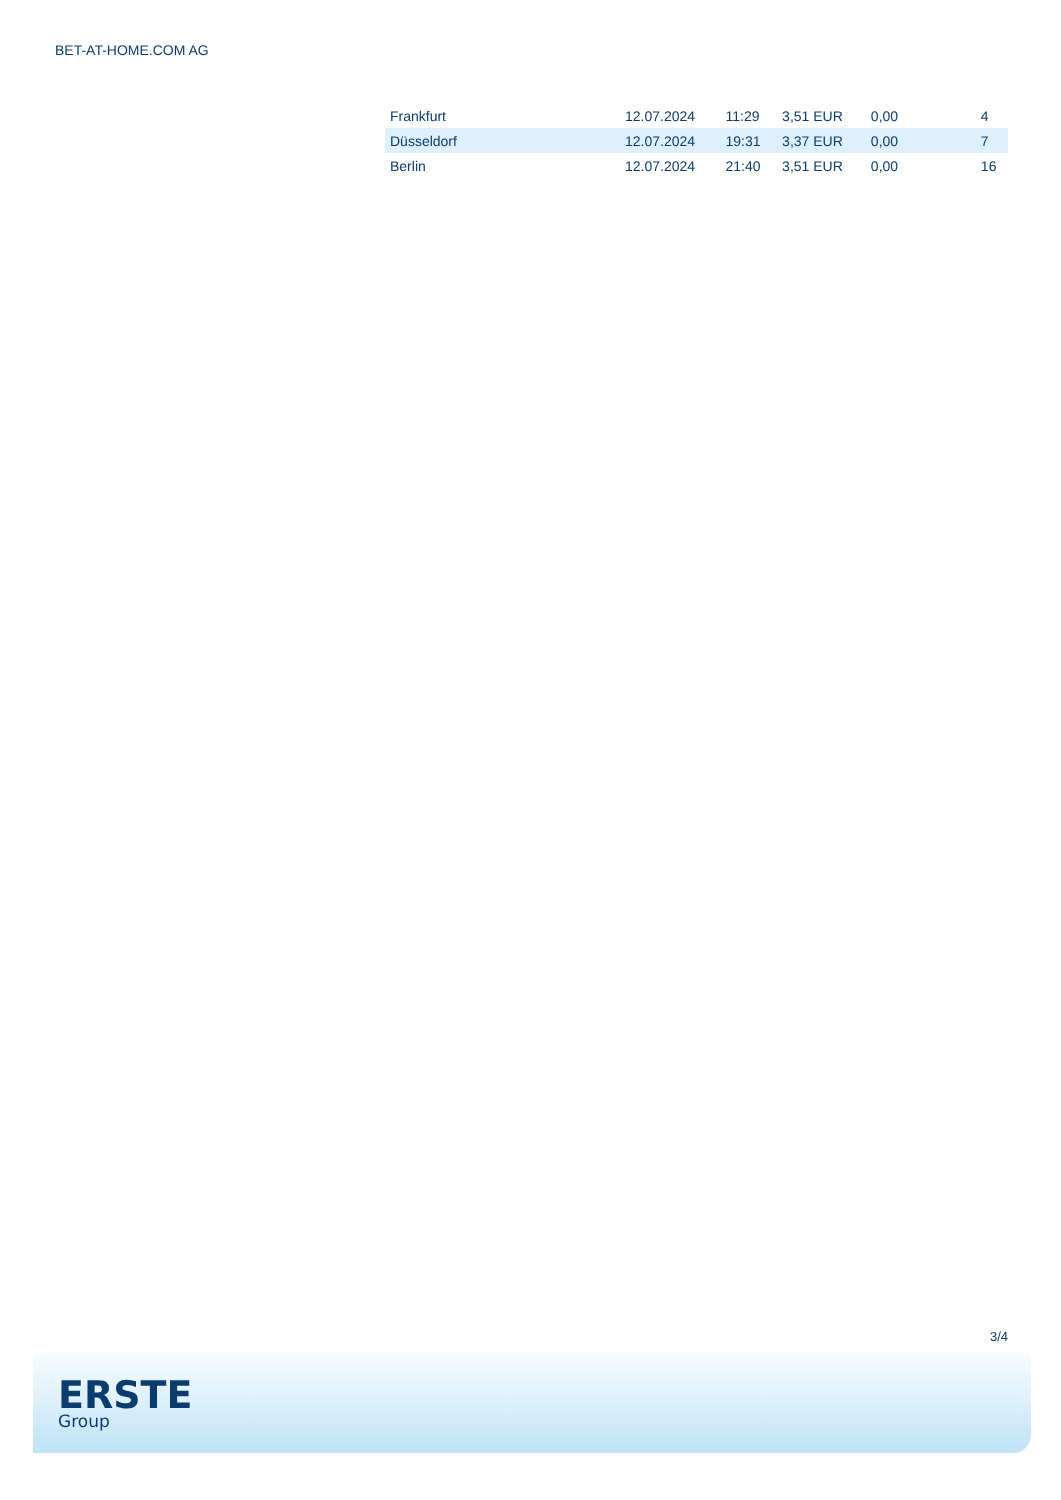BET-AT-HOME.COM AG
| Frankfurt | 12.07.2024 | 11:29 | 3,51 EUR | 0,00 | 4 |
| Düsseldorf | 12.07.2024 | 19:31 | 3,37 EUR | 0,00 | 7 |
| Berlin | 12.07.2024 | 21:40 | 3,51 EUR | 0,00 | 16 |
3/4
ERSTE
Group